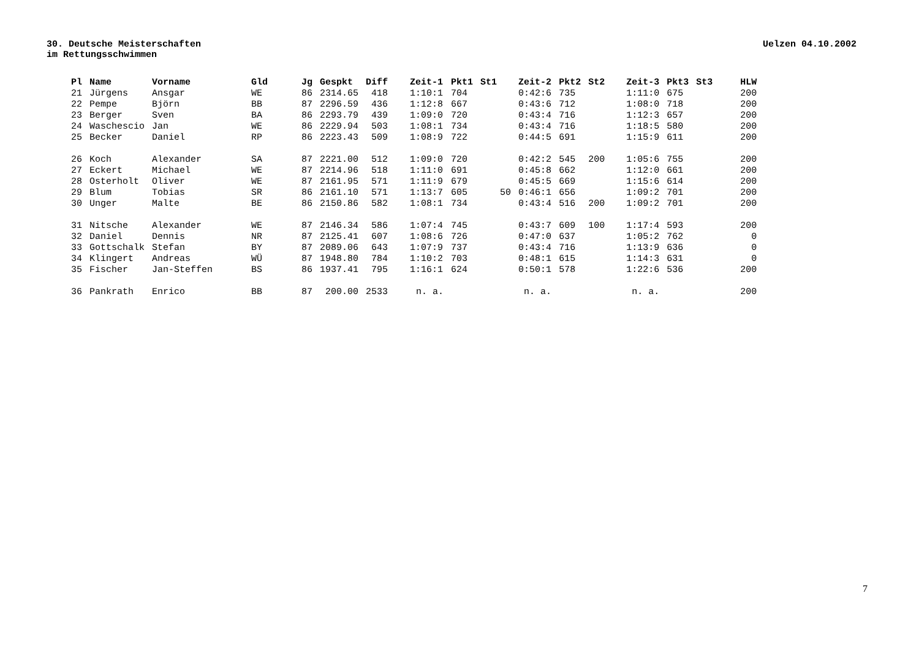30. Deutsche Meisterschaften
im Rettungsschwimmen
Uelzen 04.10.2002
| Pl | Name | Vorname | Gld | Jg | Gespkt | Diff | Zeit-1 | Pkt1 | St1 | Zeit-2 | Pkt2 | St2 | Zeit-3 | Pkt3 | St3 | HLW |
| --- | --- | --- | --- | --- | --- | --- | --- | --- | --- | --- | --- | --- | --- | --- | --- | --- |
| 21 | Jürgens | Ansgar | WE | 86 | 2314.65 | 418 | 1:10:1 | 704 | | 0:42:6 | 735 | | 1:11:0 | 675 | | 200 |
| 22 | Pempe | Björn | BB | 87 | 2296.59 | 436 | 1:12:8 | 667 | | 0:43:6 | 712 | | 1:08:0 | 718 | | 200 |
| 23 | Berger | Sven | BA | 86 | 2293.79 | 439 | 1:09:0 | 720 | | 0:43:4 | 716 | | 1:12:3 | 657 | | 200 |
| 24 | Waschescio | Jan | WE | 86 | 2229.94 | 503 | 1:08:1 | 734 | | 0:43:4 | 716 | | 1:18:5 | 580 | | 200 |
| 25 | Becker | Daniel | RP | 86 | 2223.43 | 509 | 1:08:9 | 722 | | 0:44:5 | 691 | | 1:15:9 | 611 | | 200 |
| 26 | Koch | Alexander | SA | 87 | 2221.00 | 512 | 1:09:0 | 720 | | 0:42:2 | 545 | 200 | 1:05:6 | 755 | | 200 |
| 27 | Eckert | Michael | WE | 87 | 2214.96 | 518 | 1:11:0 | 691 | | 0:45:8 | 662 | | 1:12:0 | 661 | | 200 |
| 28 | Osterholt | Oliver | WE | 87 | 2161.95 | 571 | 1:11:9 | 679 | | 0:45:5 | 669 | | 1:15:6 | 614 | | 200 |
| 29 | Blum | Tobias | SR | 86 | 2161.10 | 571 | 1:13:7 | 605 | 50 | 0:46:1 | 656 | | 1:09:2 | 701 | | 200 |
| 30 | Unger | Malte | BE | 86 | 2150.86 | 582 | 1:08:1 | 734 | | 0:43:4 | 516 | 200 | 1:09:2 | 701 | | 200 |
| 31 | Nitsche | Alexander | WE | 87 | 2146.34 | 586 | 1:07:4 | 745 | | 0:43:7 | 609 | 100 | 1:17:4 | 593 | | 200 |
| 32 | Daniel | Dennis | NR | 87 | 2125.41 | 607 | 1:08:6 | 726 | | 0:47:0 | 637 | | 1:05:2 | 762 | | 0 |
| 33 | Gottschalk | Stefan | BY | 87 | 2089.06 | 643 | 1:07:9 | 737 | | 0:43:4 | 716 | | 1:13:9 | 636 | | 0 |
| 34 | Klingert | Andreas | WÜ | 87 | 1948.80 | 784 | 1:10:2 | 703 | | 0:48:1 | 615 | | 1:14:3 | 631 | | 0 |
| 35 | Fischer | Jan-Steffen | BS | 86 | 1937.41 | 795 | 1:16:1 | 624 | | 0:50:1 | 578 | | 1:22:6 | 536 | | 200 |
| 36 | Pankrath | Enrico | BB | 87 | 200.00 | 2533 | n. a. | | | n. a. | | | n. a. | | | 200 |
7